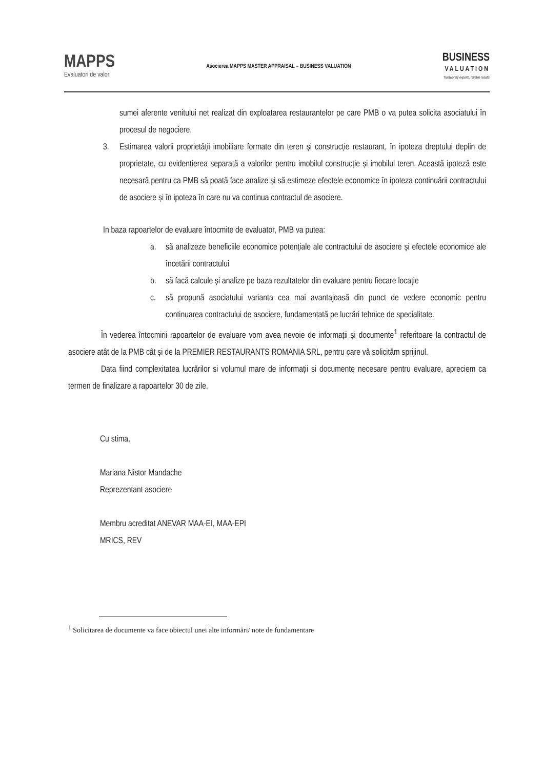MAPPS
Evaluatori de valori
Asocierea MAPPS MASTER APPRAISAL – BUSINESS VALUATION
BUSINESS
VALUATION
Trustworthy experts, reliable results
sumei aferente venitului net realizat din exploatarea restaurantelor pe care PMB o va putea solicita asociatului în procesul de negociere.
3. Estimarea valorii proprietății imobiliare formate din teren și construcție restaurant, în ipoteza dreptului deplin de proprietate, cu evidențierea separată a valorilor pentru imobilul construcție și imobilul teren. Această ipoteză este necesară pentru ca PMB să poată face analize și să estimeze efectele economice în ipoteza continuării contractului de asociere și în ipoteza în care nu va continua contractul de asociere.
In baza rapoartelor de evaluare întocmite de evaluator, PMB va putea:
a. să analizeze beneficiile economice potențiale ale contractului de asociere și efectele economice ale încetării contractului
b. să facă calcule și analize pe baza rezultatelor din evaluare pentru fiecare locație
c. să propună asociatului varianta cea mai avantajoasă din punct de vedere economic pentru continuarea contractului de asociere, fundamentată pe lucrări tehnice de specialitate.
În vederea întocmirii rapoartelor de evaluare vom avea nevoie de informații și documente<sup>1</sup> referitoare la contractul de asociere atât de la PMB cât și de la PREMIER RESTAURANTS ROMANIA SRL, pentru care vă solicităm sprijinul.
Data fiind complexitatea lucrărilor si volumul mare de informații si documente necesare pentru evaluare, apreciem ca termen de finalizare a rapoartelor 30 de zile.
Cu stima,
Mariana Nistor Mandache
Reprezentant asociere
Membru acreditat ANEVAR MAA-EI, MAA-EPI
MRICS, REV
<sup>1</sup> Solicitarea de documente va face obiectul unei alte informări/ note de fundamentare